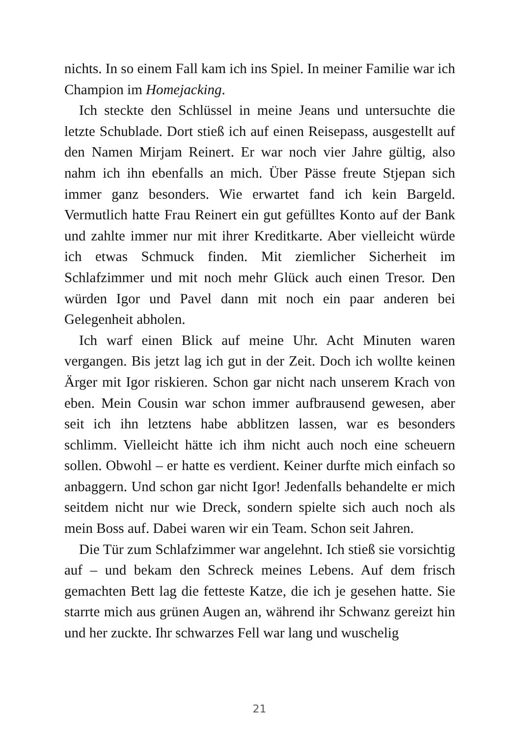nichts. In so einem Fall kam ich ins Spiel. In meiner Familie war ich Champion im Homejacking.
Ich steckte den Schlüssel in meine Jeans und untersuchte die letzte Schublade. Dort stieß ich auf einen Reisepass, ausgestellt auf den Namen Mirjam Reinert. Er war noch vier Jahre gültig, also nahm ich ihn ebenfalls an mich. Über Pässe freute Stjepan sich immer ganz besonders. Wie erwartet fand ich kein Bargeld. Vermutlich hatte Frau Reinert ein gut gefülltes Konto auf der Bank und zahlte immer nur mit ihrer Kreditkarte. Aber vielleicht würde ich etwas Schmuck finden. Mit ziemlicher Sicherheit im Schlafzimmer und mit noch mehr Glück auch einen Tresor. Den würden Igor und Pavel dann mit noch ein paar anderen bei Gelegenheit abholen.
Ich warf einen Blick auf meine Uhr. Acht Minuten waren vergangen. Bis jetzt lag ich gut in der Zeit. Doch ich wollte keinen Ärger mit Igor riskieren. Schon gar nicht nach unserem Krach von eben. Mein Cousin war schon immer aufbrausend gewesen, aber seit ich ihn letztens habe abblitzen lassen, war es besonders schlimm. Vielleicht hätte ich ihm nicht auch noch eine scheuern sollen. Obwohl – er hatte es verdient. Keiner durfte mich einfach so anbaggern. Und schon gar nicht Igor! Jedenfalls behandelte er mich seitdem nicht nur wie Dreck, sondern spielte sich auch noch als mein Boss auf. Dabei waren wir ein Team. Schon seit Jahren.
Die Tür zum Schlafzimmer war angelehnt. Ich stieß sie vorsichtig auf – und bekam den Schreck meines Lebens. Auf dem frisch gemachten Bett lag die fetteste Katze, die ich je gesehen hatte. Sie starrte mich aus grünen Augen an, während ihr Schwanz gereizt hin und her zuckte. Ihr schwarzes Fell war lang und wuschelig
21